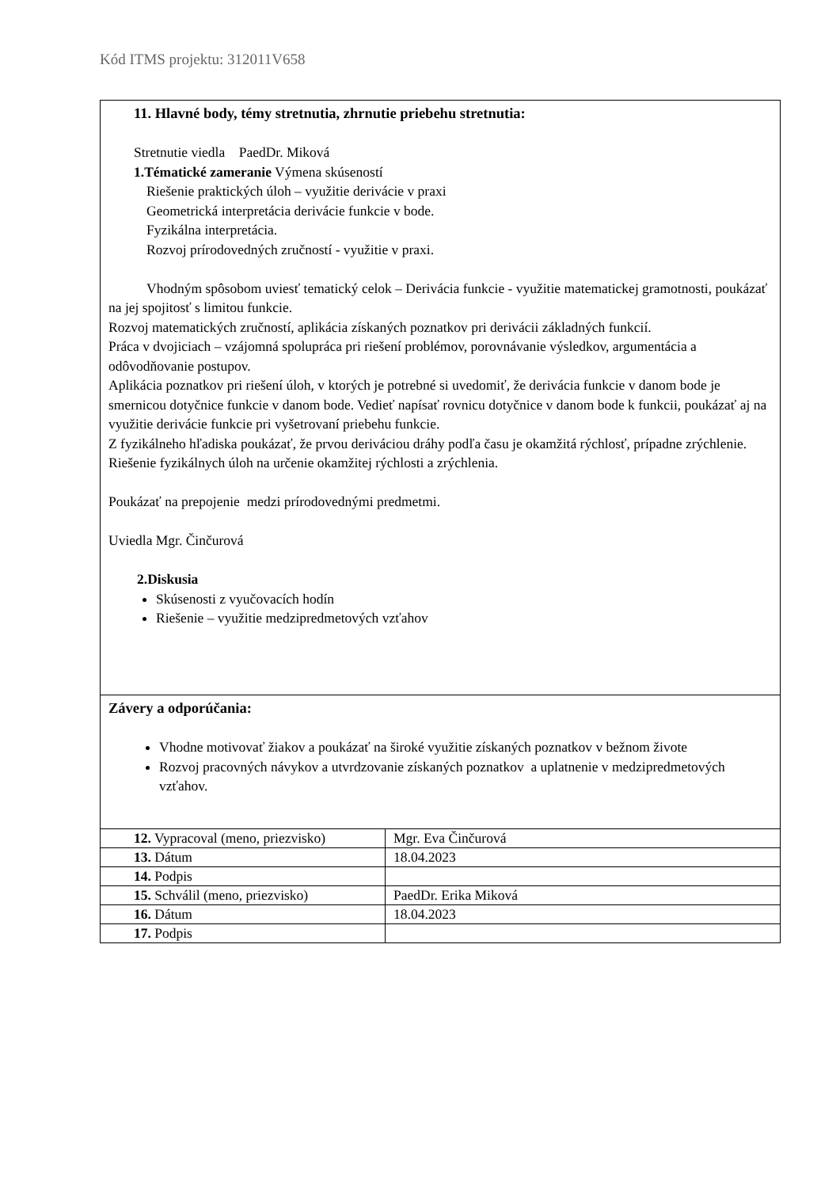Kód ITMS projektu: 312011V658
11. Hlavné body, témy stretnutia, zhrnutie priebehu stretnutia:
Stretnutie viedla PaedDr. Miková
1.Tématické zameranie Výmena skúseností
Riešenie praktických úloh – využitie derivácie v praxi
Geometrická interpretácia derivácie funkcie v bode.
Fyzikálna interpretácia.
Rozvoj prírodovedných zručností - využitie v praxi.
Vhodným spôsobom uviesť tematický celok – Derivácia funkcie - využitie matematickej gramotnosti, poukázať na jej spojitosť s limitou funkcie.
Rozvoj matematických zručností, aplikácia získaných poznatkov pri derivácii základných funkcií.
Práca v dvojiciach – vzájomná spolupráca pri riešení problémov, porovnávanie výsledkov, argumentácia a odôvodňovanie postupov.
Aplikácia poznatkov pri riešení úloh, v ktorých je potrebné si uvedomiť, že derivácia funkcie v danom bode je smernicou dotyčnice funkcie v danom bode. Vedieť napísať rovnicu dotyčnice v danom bode k funkcii, poukázať aj na využitie derivácie funkcie pri vyšetrovaní priebehu funkcie.
Z fyzikálneho hľadiska poukázať, že prvou deriváciou dráhy podľa času je okamžitá rýchlosť, prípadne zrýchlenie. Riešenie fyzikálnych úloh na určenie okamžitej rýchlosti a zrýchlenia.
Poukázať na prepojenie medzi prírodovednými predmetmi.
Uviedla Mgr. Činčurová
2.Diskusia
Skúsenosti z vyučovacích hodín
Riešenie – využitie medzipredmetových vzťahov
Závery a odporúčania:
Vhodne motivovať žiakov a poukázať na široké využitie získaných poznatkov v bežnom živote
Rozvoj pracovných návykov a utvrdzovanie získaných poznatkov a uplatnenie v medzipredmetových vzťahov.
| 12. Vypracoval (meno, priezvisko) | Mgr. Eva Činčurová |
| 13. Dátum | 18.04.2023 |
| 14. Podpis | |
| 15. Schválil (meno, priezvisko) | PaedDr. Erika Miková |
| 16. Dátum | 18.04.2023 |
| 17. Podpis | |